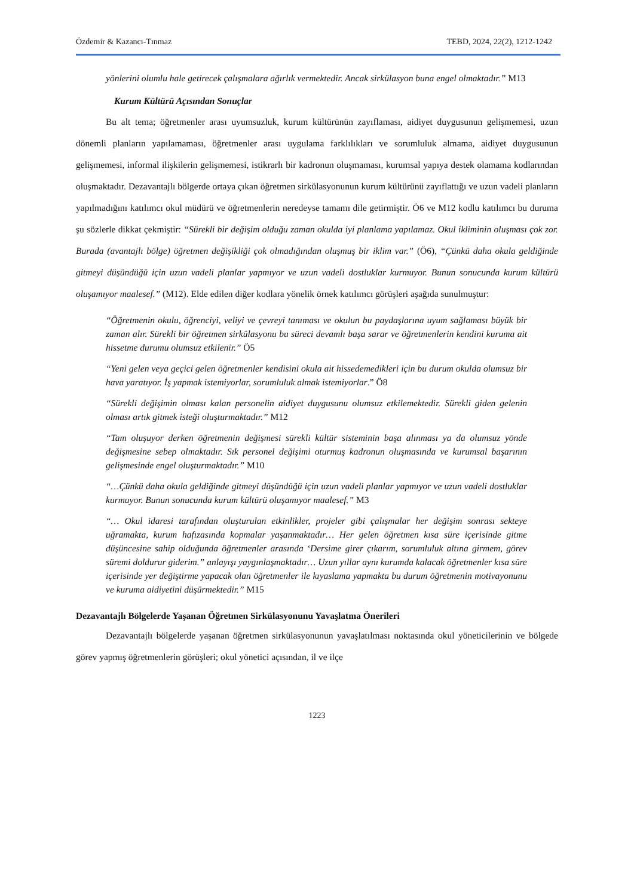Özdemir & Kazancı-Tınmaz TEBD, 2024, 22(2), 1212-1242
yönlerini olumlu hale getirecek çalışmalara ağırlık vermektedir. Ancak sirkülasyon buna engel olmaktadır.” M13
Kurum Kültürü Açısından Sonuçlar
Bu alt tema; öğretmenler arası uyumsuzluk, kurum kültürünün zayıflaması, aidiyet duygusunun gelişmemesi, uzun dönemli planların yapılamaması, öğretmenler arası uygulama farklılıkları ve sorumluluk almama, aidiyet duygusunun gelişmemesi, informal ilişkilerin gelişmemesi, istikrarlı bir kadronun oluşmaması, kurumsal yapıya destek olamama kodlarından oluşmaktadır. Dezavantajlı bölgerde ortaya çıkan öğretmen sirkülasyonunun kurum kültürünü zayıflattığı ve uzun vadeli planların yapılmadığını katılımcı okul müdürü ve öğretmenlerin neredeyse tamamı dile getirmiştir. Ö6 ve M12 kodlu katılımcı bu duruma şu sözlerle dikkat çekmiştir: “Sürekli bir değişim olduğu zaman okulda iyi planlama yapılamaz. Okul ikliminin oluşması çok zor. Burada (avantajlı bölge) öğretmen değişikliği çok olmadığından oluşmuş bir iklim var.” (Ö6), “Çünkü daha okula geldiğinde gitmeyi düşündüğü için uzun vadeli planlar yapmıyor ve uzun vadeli dostluklar kurmuyor. Bunun sonucunda kurum kültürü oluşamıyor maalesef.” (M12). Elde edilen diğer kodlara yönelik örnek katılımcı görüşleri aşağıda sunulmuştur:
“Öğretmenin okulu, öğrenciyi, veliyi ve çevreyi tanıması ve okulun bu paydaşlarına uyum sağlaması büyük bir zaman alır. Sürekli bir öğretmen sirkülasyonu bu süreci devamlı başa sarar ve öğretmenlerin kendini kuruma ait hissetme durumu olumsuz etkilenir.” Ö5
“Yeni gelen veya geçici gelen öğretmenler kendisini okula ait hissedemedikleri için bu durum okulda olumsuz bir hava yaratıyor. İş yapmak istemiyorlar, sorumluluk almak istemiyorlar.” Ö8
“Sürekli değişimin olması kalan personelin aidiyet duygusunu olumsuz etkilemektedir. Sürekli giden gelenin olması artık gitmek isteği oluşturmaktadır.” M12
“Tam oluşuyor derken öğretmenin değişmesi sürekli kültür sisteminin başa alınması ya da olumsuz yönde değişmesine sebep olmaktadır. Sık personel değişimi oturmuş kadronun oluşmasında ve kurumsal başarının gelişmesinde engel oluşturmaktadır.” M10
“…Çünkü daha okula geldiğinde gitmeyi düşündüğü için uzun vadeli planlar yapmıyor ve uzun vadeli dostluklar kurmuyor. Bunun sonucunda kurum kültürü oluşamıyor maalesef.” M3
“… Okul idaresi tarafından oluşturulan etkinlikler, projeler gibi çalışmalar her değişim sonrası sekteye uğramakta, kurum hafızasında kopmalar yaşanmaktadır… Her gelen öğretmen kısa süre içerisinde gitme düşüncesine sahip olduğunda öğretmenler arasında ‘Dersime girer çıkarım, sorumluluk altına girmem, görev süremi doldurur giderim.” anlayışı yaygınlaşmaktadır… Uzun yıllar aynı kurumda kalacak öğretmenler kısa süre içerisinde yer değiştirme yapacak olan öğretmenler ile kıyaslama yapmakta bu durum öğretmenin motivayonunu ve kuruma aidiyetini düşürmektedir.” M15
Dezavantajlı Bölgelerde Yaşanan Öğretmen Sirkülasyonunu Yavaşlatma Önerileri
Dezavantajlı bölgelerde yaşanan öğretmen sirkülasyonunun yavaşlatılması noktasında okul yöneticilerinin ve bölgede görev yapmış öğretmenlerin görüşleri; okul yönetici açısından, il ve ilçe
1223